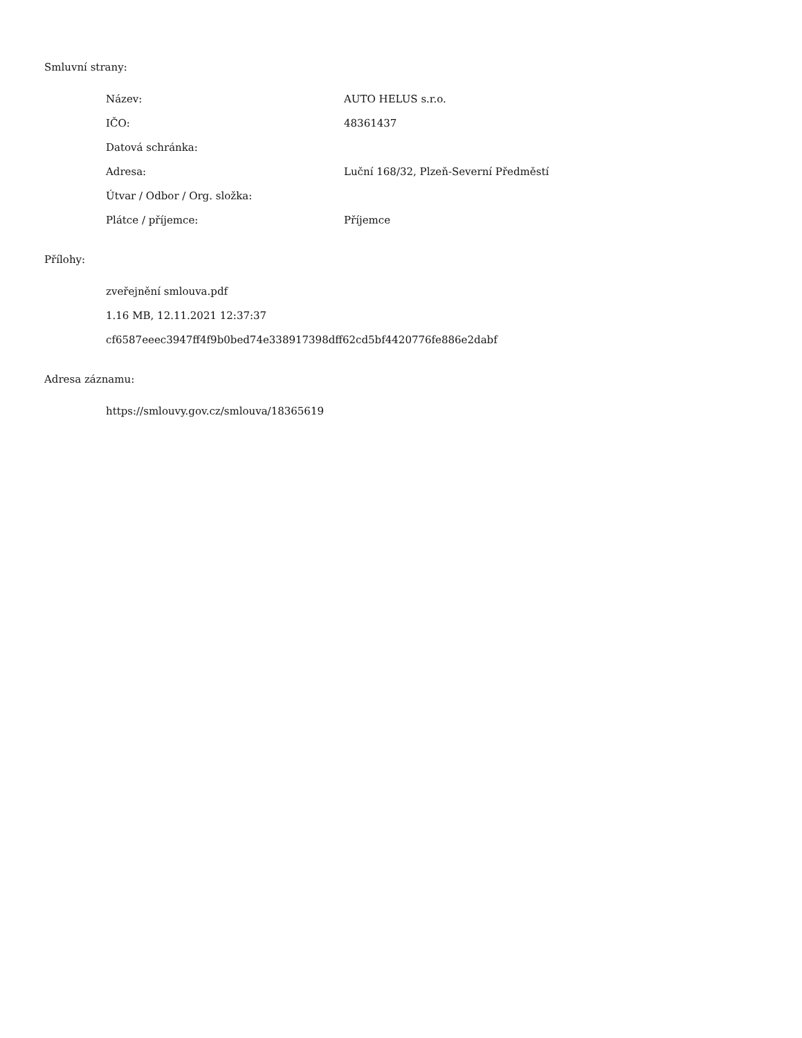Smluvní strany:
| Název: | AUTO HELUS s.r.o. |
| IČO: | 48361437 |
| Datová schránka: | |
| Adresa: | Luční 168/32, Plzeň-Severní Předměstí |
| Útvar / Odbor / Org. složka: | |
| Plátce / příjemce: | Příjemce |
Přílohy:
zveřejnění smlouva.pdf
1.16 MB, 12.11.2021 12:37:37
cf6587eeec3947ff4f9b0bed74e338917398dff62cd5bf4420776fe886e2dabf
Adresa záznamu:
https://smlouvy.gov.cz/smlouva/18365619